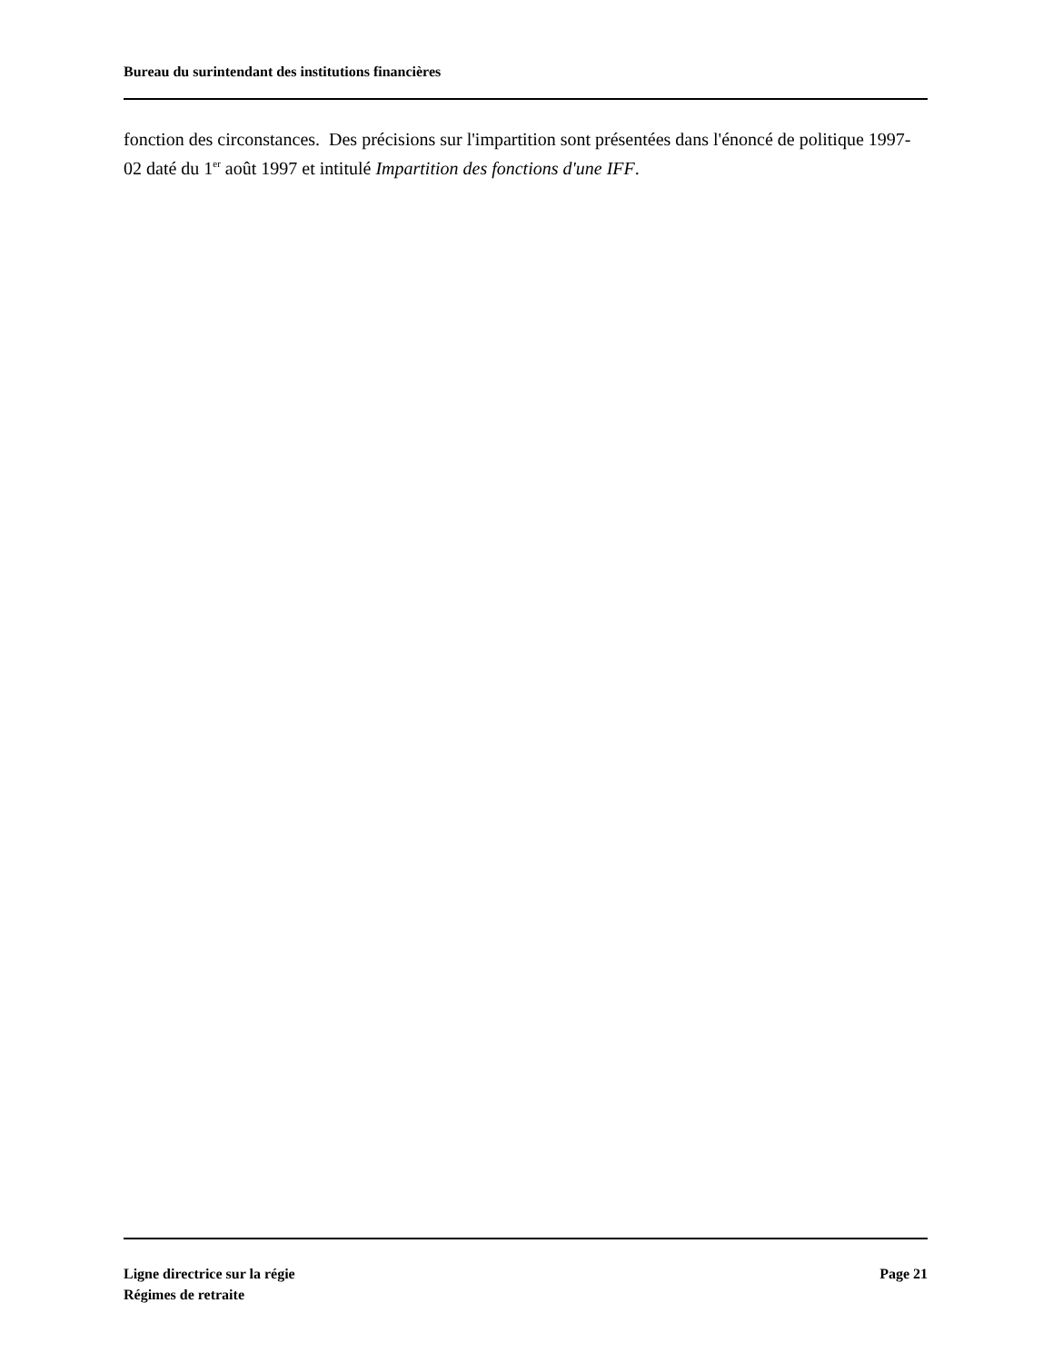Bureau du surintendant des institutions financières
fonction des circonstances. Des précisions sur l'impartition sont présentées dans l'énoncé de politique 1997-02 daté du 1<sup>er</sup> août 1997 et intitulé Impartition des fonctions d'une IFF.
Ligne directrice sur la régie
Régimes de retraite
Page 21